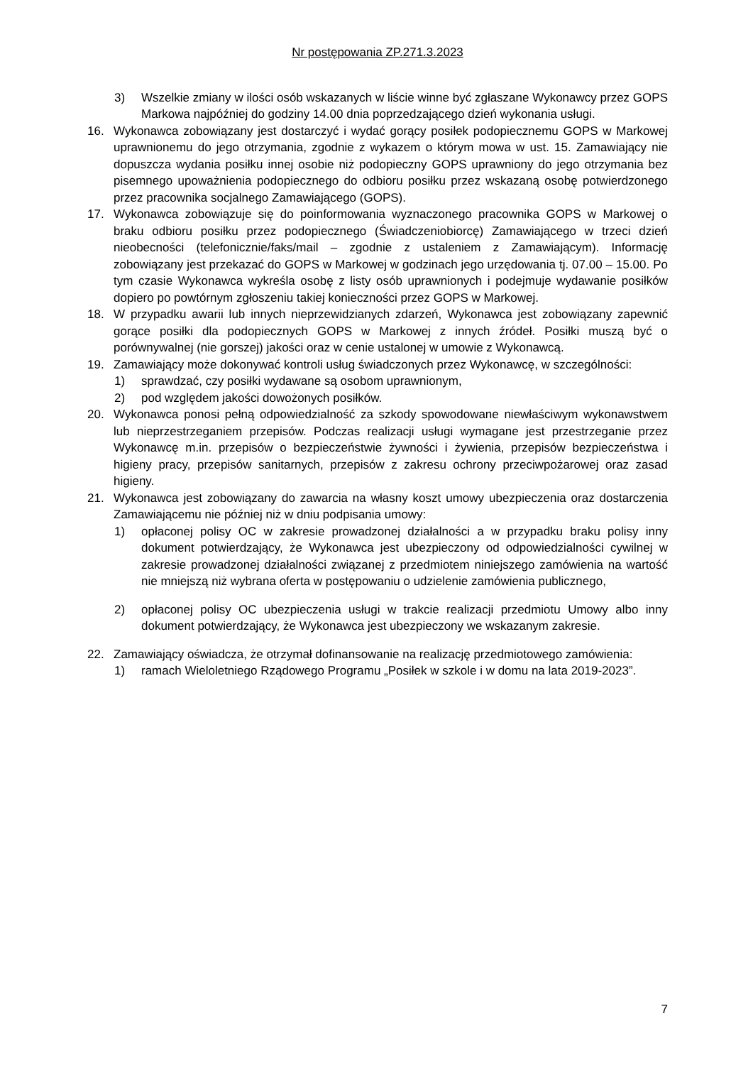Nr postępowania ZP.271.3.2023
3) Wszelkie zmiany w ilości osób wskazanych w liście winne być zgłaszane Wykonawcy przez GOPS Markowa najpóźniej do godziny 14.00 dnia poprzedzającego dzień wykonania usługi.
16. Wykonawca zobowiązany jest dostarczyć i wydać gorący posiłek podopiecznemu GOPS w Markowej uprawnionemu do jego otrzymania, zgodnie z wykazem o którym mowa w ust. 15. Zamawiający nie dopuszcza wydania posiłku innej osobie niż podopieczny GOPS uprawniony do jego otrzymania bez pisemnego upoważnienia podopiecznego do odbioru posiłku przez wskazaną osobę potwierdzonego przez pracownika socjalnego Zamawiającego (GOPS).
17. Wykonawca zobowiązuje się do poinformowania wyznaczonego pracownika GOPS w Markowej o braku odbioru posiłku przez podopiecznego (Świadczeniobiorcę) Zamawiającego w trzeci dzień nieobecności (telefonicznie/faks/mail – zgodnie z ustaleniem z Zamawiającym). Informację zobowiązany jest przekazać do GOPS w Markowej w godzinach jego urzędowania tj. 07.00 – 15.00. Po tym czasie Wykonawca wykreśla osobę z listy osób uprawnionych i podejmuje wydawanie posiłków dopiero po powtórnym zgłoszeniu takiej konieczności przez GOPS w Markowej.
18. W przypadku awarii lub innych nieprzewidzianych zdarzeń, Wykonawca jest zobowiązany zapewnić gorące posiłki dla podopiecznych GOPS w Markowej z innych źródeł. Posiłki muszą być o porównywalnej (nie gorszej) jakości oraz w cenie ustalonej w umowie z Wykonawcą.
19. Zamawiający może dokonywać kontroli usług świadczonych przez Wykonawcę, w szczególności:
1) sprawdzać, czy posiłki wydawane są osobom uprawnionym,
2) pod względem jakości dowożonych posiłków.
20. Wykonawca ponosi pełną odpowiedzialność za szkody spowodowane niewłaściwym wykonawstwem lub nieprzestrzeganiem przepisów. Podczas realizacji usługi wymagane jest przestrzeganie przez Wykonawcę m.in. przepisów o bezpieczeństwie żywności i żywienia, przepisów bezpieczeństwa i higieny pracy, przepisów sanitarnych, przepisów z zakresu ochrony przeciwpożarowej oraz zasad higieny.
21. Wykonawca jest zobowiązany do zawarcia na własny koszt umowy ubezpieczenia oraz dostarczenia Zamawiającemu nie później niż w dniu podpisania umowy:
1) opłaconej polisy OC w zakresie prowadzonej działalności a w przypadku braku polisy inny dokument potwierdzający, że Wykonawca jest ubezpieczony od odpowiedzialności cywilnej w zakresie prowadzonej działalności związanej z przedmiotem niniejszego zamówienia na wartość nie mniejszą niż wybrana oferta w postępowaniu o udzielenie zamówienia publicznego,
2) opłaconej polisy OC ubezpieczenia usługi w trakcie realizacji przedmiotu Umowy albo inny dokument potwierdzający, że Wykonawca jest ubezpieczony we wskazanym zakresie.
22. Zamawiający oświadcza, że otrzymał dofinansowanie na realizację przedmiotowego zamówienia:
1) ramach Wieloletniego Rządowego Programu „Posiłek w szkole i w domu na lata 2019-2023”.
7